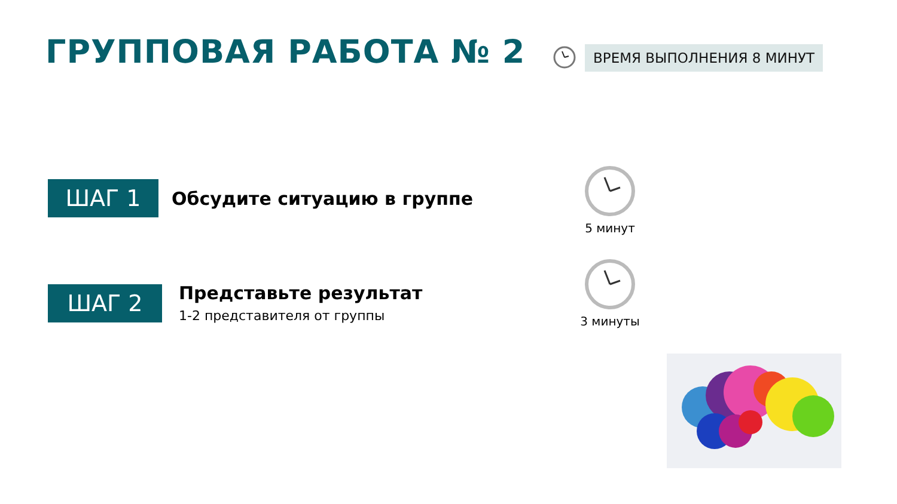ГРУППОВАЯ РАБОТА № 2 ВРЕМЯ ВЫПОЛНЕНИЯ 8 МИНУТ
ШАГ 1
Обсудите ситуацию в группе
ШАГ 2
Представьте результат
1-2 представителя от группы
5 минут
3 минуты